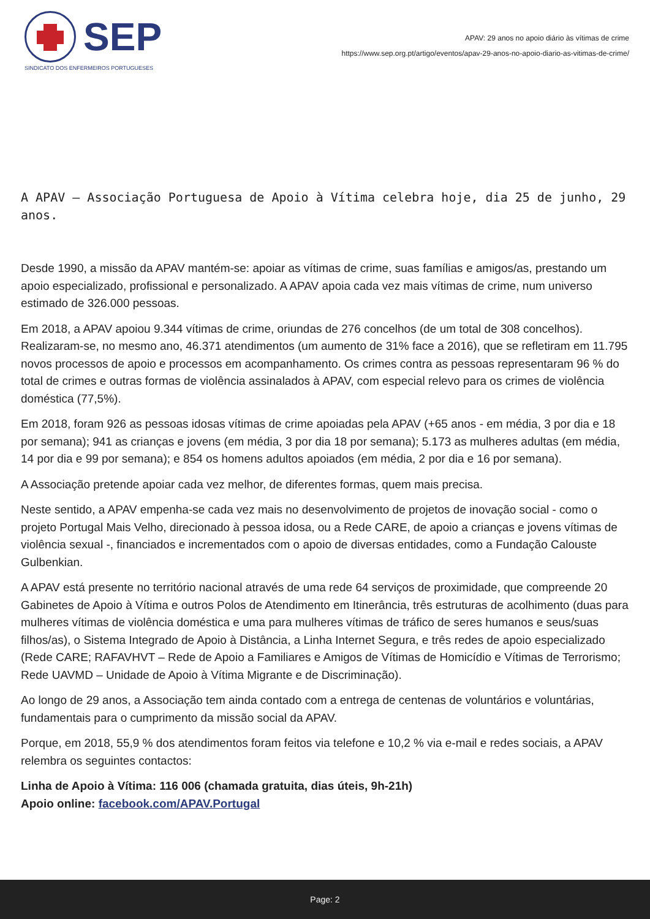SEP
SINDICATO DOS ENFERMEIROS PORTUGUESES
APAV: 29 anos no apoio diário às vítimas de crime
https://www.sep.org.pt/artigo/eventos/apav-29-anos-no-apoio-diario-as-vitimas-de-crime/
A APAV – Associação Portuguesa de Apoio à Vítima celebra hoje, dia 25 de junho, 29 anos.
Desde 1990, a missão da APAV mantém-se: apoiar as vítimas de crime, suas famílias e amigos/as, prestando um apoio especializado, profissional e personalizado. A APAV apoia cada vez mais vítimas de crime, num universo estimado de 326.000 pessoas.
Em 2018, a APAV apoiou 9.344 vítimas de crime, oriundas de 276 concelhos (de um total de 308 concelhos). Realizaram-se, no mesmo ano, 46.371 atendimentos (um aumento de 31% face a 2016), que se refletiram em 11.795 novos processos de apoio e processos em acompanhamento. Os crimes contra as pessoas representaram 96 % do total de crimes e outras formas de violência assinalados à APAV, com especial relevo para os crimes de violência doméstica (77,5%).
Em 2018, foram 926 as pessoas idosas vítimas de crime apoiadas pela APAV (+65 anos - em média, 3 por dia e 18 por semana); 941 as crianças e jovens (em média, 3 por dia 18 por semana); 5.173 as mulheres adultas (em média, 14 por dia e 99 por semana); e 854 os homens adultos apoiados (em média, 2 por dia e 16 por semana).
A Associação pretende apoiar cada vez melhor, de diferentes formas, quem mais precisa.
Neste sentido, a APAV empenha-se cada vez mais no desenvolvimento de projetos de inovação social - como o projeto Portugal Mais Velho, direcionado à pessoa idosa, ou a Rede CARE, de apoio a crianças e jovens vítimas de violência sexual -, financiados e incrementados com o apoio de diversas entidades, como a Fundação Calouste Gulbenkian.
A APAV está presente no território nacional através de uma rede 64 serviços de proximidade, que compreende 20 Gabinetes de Apoio à Vítima e outros Polos de Atendimento em Itinerância, três estruturas de acolhimento (duas para mulheres vítimas de violência doméstica e uma para mulheres vítimas de tráfico de seres humanos e seus/suas filhos/as), o Sistema Integrado de Apoio à Distância, a Linha Internet Segura, e três redes de apoio especializado (Rede CARE; RAFAVHVT – Rede de Apoio a Familiares e Amigos de Vítimas de Homicídio e Vítimas de Terrorismo; Rede UAVMD – Unidade de Apoio à Vítima Migrante e de Discriminação).
Ao longo de 29 anos, a Associação tem ainda contado com a entrega de centenas de voluntários e voluntárias, fundamentais para o cumprimento da missão social da APAV.
Porque, em 2018, 55,9 % dos atendimentos foram feitos via telefone e 10,2 % via e-mail e redes sociais, a APAV relembra os seguintes contactos:
Linha de Apoio à Vítima: 116 006 (chamada gratuita, dias úteis, 9h-21h)
Apoio online: facebook.com/APAV.Portugal
Page: 2